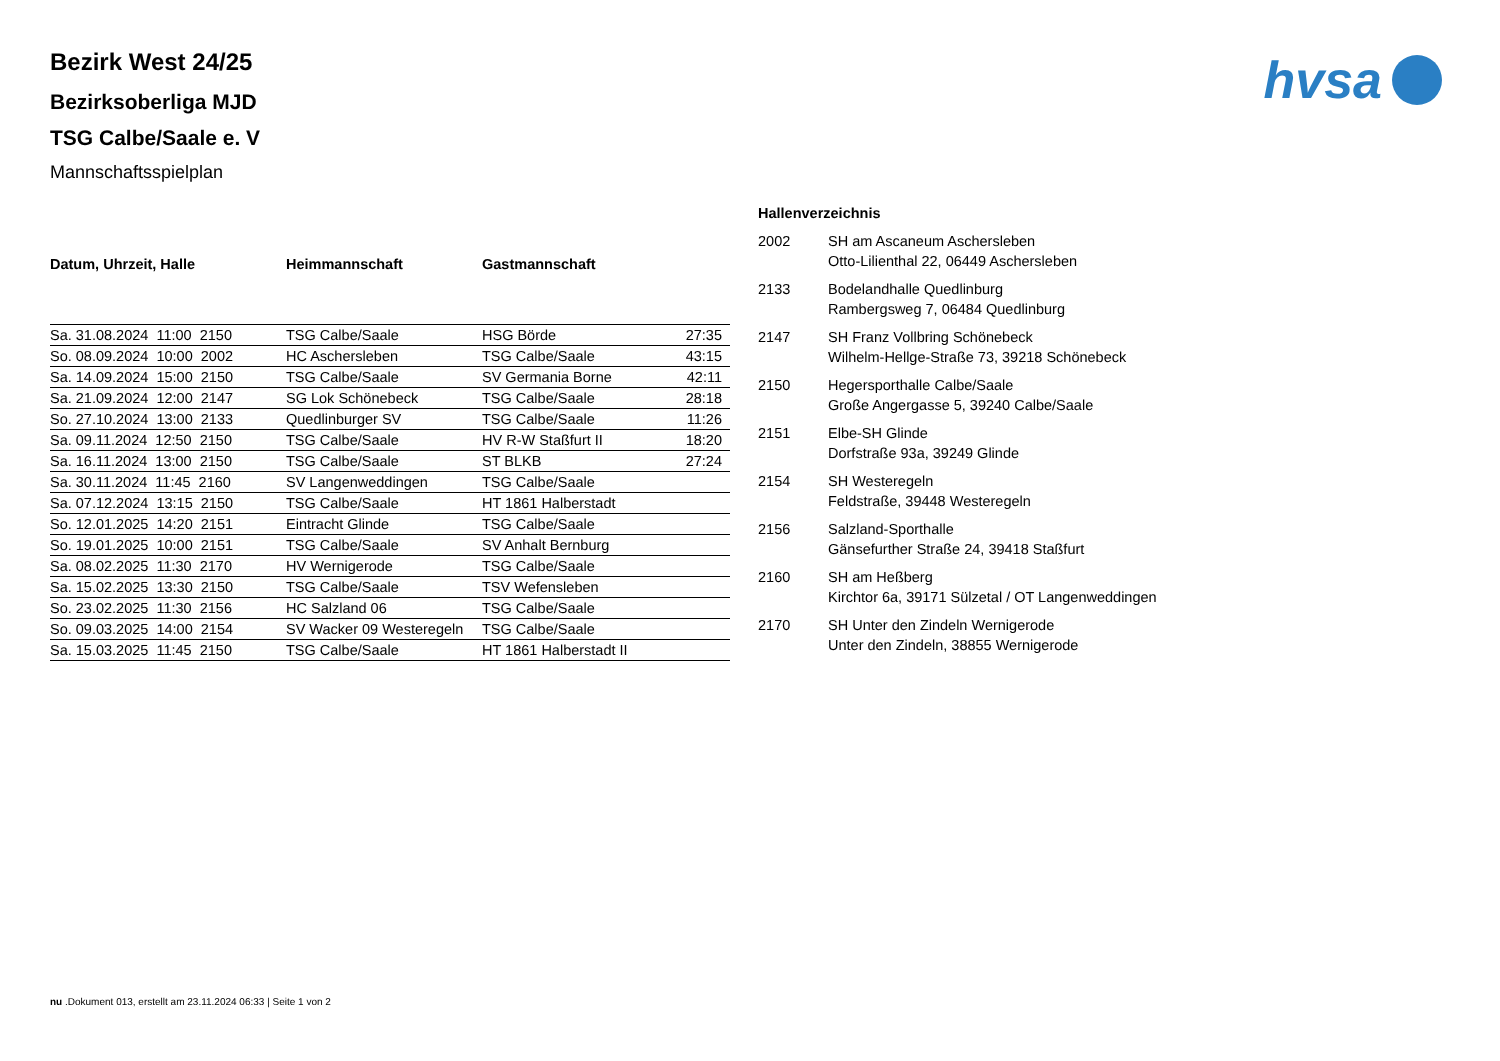hvsa
Bezirk West 24/25
Bezirksoberliga MJD
TSG Calbe/Saale e. V
Mannschaftsspielplan
| Datum, Uhrzeit, Halle | Heimmannschaft | Gastmannschaft | |
| --- | --- | --- | --- |
| Sa. 31.08.2024 11:00 2150 | TSG Calbe/Saale | HSG Börde | 27:35 |
| So. 08.09.2024 10:00 2002 | HC Aschersleben | TSG Calbe/Saale | 43:15 |
| Sa. 14.09.2024 15:00 2150 | TSG Calbe/Saale | SV Germania Borne | 42:11 |
| Sa. 21.09.2024 12:00 2147 | SG Lok Schönebeck | TSG Calbe/Saale | 28:18 |
| So. 27.10.2024 13:00 2133 | Quedlinburger SV | TSG Calbe/Saale | 11:26 |
| Sa. 09.11.2024 12:50 2150 | TSG Calbe/Saale | HV R-W Staßfurt II | 18:20 |
| Sa. 16.11.2024 13:00 2150 | TSG Calbe/Saale | ST BLKB | 27:24 |
| Sa. 30.11.2024 11:45 2160 | SV Langenweddingen | TSG Calbe/Saale | |
| Sa. 07.12.2024 13:15 2150 | TSG Calbe/Saale | HT 1861 Halberstadt | |
| So. 12.01.2025 14:20 2151 | Eintracht Glinde | TSG Calbe/Saale | |
| So. 19.01.2025 10:00 2151 | TSG Calbe/Saale | SV Anhalt Bernburg | |
| Sa. 08.02.2025 11:30 2170 | HV Wernigerode | TSG Calbe/Saale | |
| Sa. 15.02.2025 13:30 2150 | TSG Calbe/Saale | TSV Wefensleben | |
| So. 23.02.2025 11:30 2156 | HC Salzland 06 | TSG Calbe/Saale | |
| So. 09.03.2025 14:00 2154 | SV Wacker 09 Westeregeln | TSG Calbe/Saale | |
| Sa. 15.03.2025 11:45 2150 | TSG Calbe/Saale | HT 1861 Halberstadt II | |
| Hallenverzeichnis | |
| --- | --- |
| 2002 | SH am Ascaneum Aschersleben Otto-Lilienthal 22, 06449 Aschersleben |
| 2133 | Bodelandhalle Quedlinburg Rambergsweg 7, 06484 Quedlinburg |
| 2147 | SH Franz Vollbring Schönebeck Wilhelm-Hellge-Straße 73, 39218 Schönebeck |
| 2150 | Hegersporthalle Calbe/Saale Große Angergasse 5, 39240 Calbe/Saale |
| 2151 | Elbe-SH Glinde Dorfstraße 93a, 39249 Glinde |
| 2154 | SH Westeregeln Feldstraße, 39448 Westeregeln |
| 2156 | Salzland-Sporthalle Gänsefurther Straße 24, 39418 Staßfurt |
| 2160 | SH am Heßberg Kirchtor 6a, 39171 Sülzetal / OT Langenweddingen |
| 2170 | SH Unter den Zindeln Wernigerode Unter den Zindeln, 38855 Wernigerode |
nu .Dokument 013, erstellt am 23.11.2024 06:33 | Seite 1 von 2